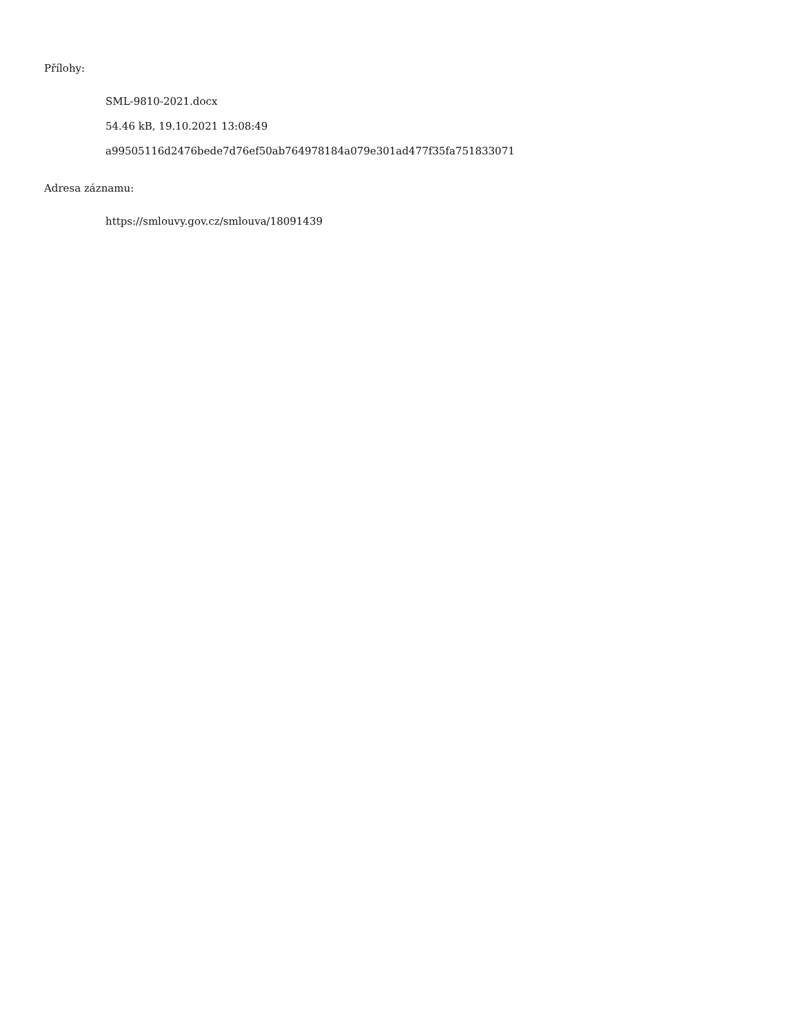Přílohy:
SML-9810-2021.docx
54.46 kB, 19.10.2021 13:08:49
a99505116d2476bede7d76ef50ab764978184a079e301ad477f35fa751833071
Adresa záznamu:
https://smlouvy.gov.cz/smlouva/18091439